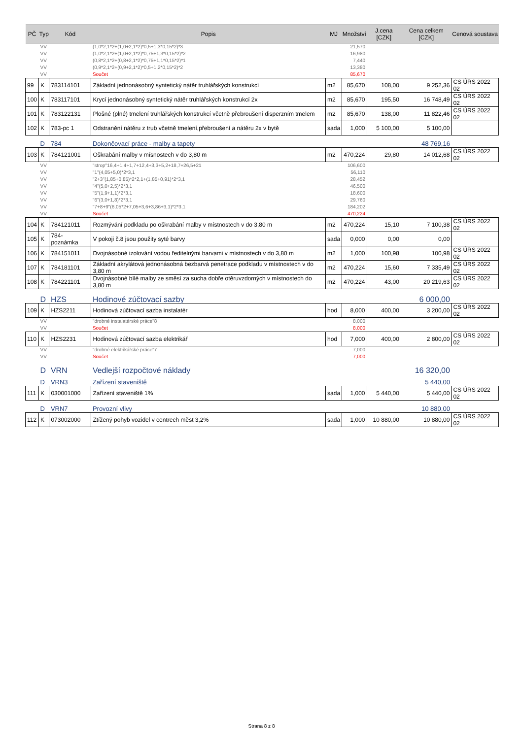| PČ | Typ | Kód | Popis | MJ | Množství | J.cena [CZK] | Cena celkem [CZK] | Cenová soustava |
| --- | --- | --- | --- | --- | --- | --- | --- | --- |
| | VV | | (1,0*2,1*2+(1,0+2,1*2)*0,5+1,3*0,15*2)*3 | | 21,570 | | | |
| | VV | | (1,0*2,1*2+(1,0+2,1*2)*0,75+1,3*0,15*2)*2 | | 16,980 | | | |
| | VV | | (0,8*2,1*2+(0,8+2,1*2)*0,75+1,1*0,15*2)*1 | | 7,440 | | | |
| | VV | | (0,9*2,1*2+(0,9+2,1*2)*0,5+1,2*0,15*2)*2 | | 13,380 | | | |
| | VV | | Součet | | 85,670 | | | |
| 99 | K | 783114101 | Základní jednonásobný syntetický nátěr truhlářských konstrukcí | m2 | 85,670 | 108,00 | 9 252,36 | CS ÚRS 2022 02 |
| 100 | K | 783117101 | Krycí jednonásobný syntetický nátěr truhlářských konstrukcí 2x | m2 | 85,670 | 195,50 | 16 748,49 | CS ÚRS 2022 02 |
| 101 | K | 783122131 | Plošné (plné) tmelení truhlářských konstrukcí včetně přebroušení disperzním tmelem | m2 | 85,670 | 138,00 | 11 822,46 | CS ÚRS 2022 02 |
| 102 | K | 783-pc 1 | Odstranění nátěru z trub včetně tmelení,přebroušení a nátěru 2x v bytě | sada | 1,000 | 5 100,00 | 5 100,00 | |
| | D | 784 | Dokončovací práce - malby a tapety | | | | 48 769,16 | |
| 103 | K | 784121001 | Oškrabání malby v mísnostech v do 3,80 m | m2 | 470,224 | 29,80 | 14 012,68 | CS ÚRS 2022 02 |
| | VV | | "strop"16,4+1,4+1,7+12,4+3,3+5,2+18,7+26,5+21 | | 106,600 | | | |
| | VV | | "1"(4,05+5,0)*2*3,1 | | 56,110 | | | |
| | VV | | "2+3"(1,85+0,85)*2*2,1+(1,85+0,91)*2*3,1 | | 28,452 | | | |
| | VV | | "4"(5,0+2,5)*2*3,1 | | 46,500 | | | |
| | VV | | "5"(1,9+1,1)*2*3,1 | | 18,600 | | | |
| | VV | | "6"(3,0+1,8)*2*3,1 | | 29,760 | | | |
| | VV | | "7+8+9"(6,05*2+7,05+3,6+3,86+3,1)*2*3,1 | | 184,202 | | | |
| | VV | | Součet | | 470,224 | | | |
| 104 | K | 784121011 | Rozmývání podkladu po oškrabání malby v místnostech v do 3,80 m | m2 | 470,224 | 15,10 | 7 100,38 | CS ÚRS 2022 02 |
| 105 | K | 784-poznámka | V pokoji č.8 jsou použity syté barvy | sada | 0,000 | 0,00 | 0,00 | |
| 106 | K | 784151011 | Dvojnásobné izolování vodou ředitelnými barvami v místnostech v do 3,80 m | m2 | 1,000 | 100,98 | 100,98 | CS ÚRS 2022 02 |
| 107 | K | 784181101 | Základní akrylátová jednonásobná bezbarvá penetrace podkladu v místnostech v do 3,80 m | m2 | 470,224 | 15,60 | 7 335,49 | CS ÚRS 2022 02 |
| 108 | K | 784221101 | Dvojnásobné bílé malby ze směsí za sucha dobře otěruvzdorných v místnostech do 3,80 m | m2 | 470,224 | 43,00 | 20 219,63 | CS ÚRS 2022 02 |
| | D | HZS | Hodinové zúčtovací sazby | | | | 6 000,00 | |
| 109 | K | HZS2211 | Hodinová zúčtovací sazba instalatér | hod | 8,000 | 400,00 | 3 200,00 | CS ÚRS 2022 02 |
| | VV | | "drobné instalatérské práce"8 | | 8,000 | | | |
| | VV | | Součet | | 8,000 | | | |
| 110 | K | HZS2231 | Hodinová zúčtovací sazba elektrikář | hod | 7,000 | 400,00 | 2 800,00 | CS ÚRS 2022 02 |
| | VV | | "drobné elektrikářské práce"7 | | 7,000 | | | |
| | VV | | Součet | | 7,000 | | | |
| | D | VRN | Vedlejší rozpočtové náklady | | | | 16 320,00 | |
| | D | VRN3 | Zařízení staveniště | | | | 5 440,00 | |
| 111 | K | 030001000 | Zařízení staveniště 1% | sada | 1,000 | 5 440,00 | 5 440,00 | CS ÚRS 2022 02 |
| | D | VRN7 | Provozní vlivy | | | | 10 880,00 | |
| 112 | K | 073002000 | Ztížený pohyb vozidel v centrech měst 3,2% | sada | 1,000 | 10 880,00 | 10 880,00 | CS ÚRS 2022 02 |
Strana 8 z 8